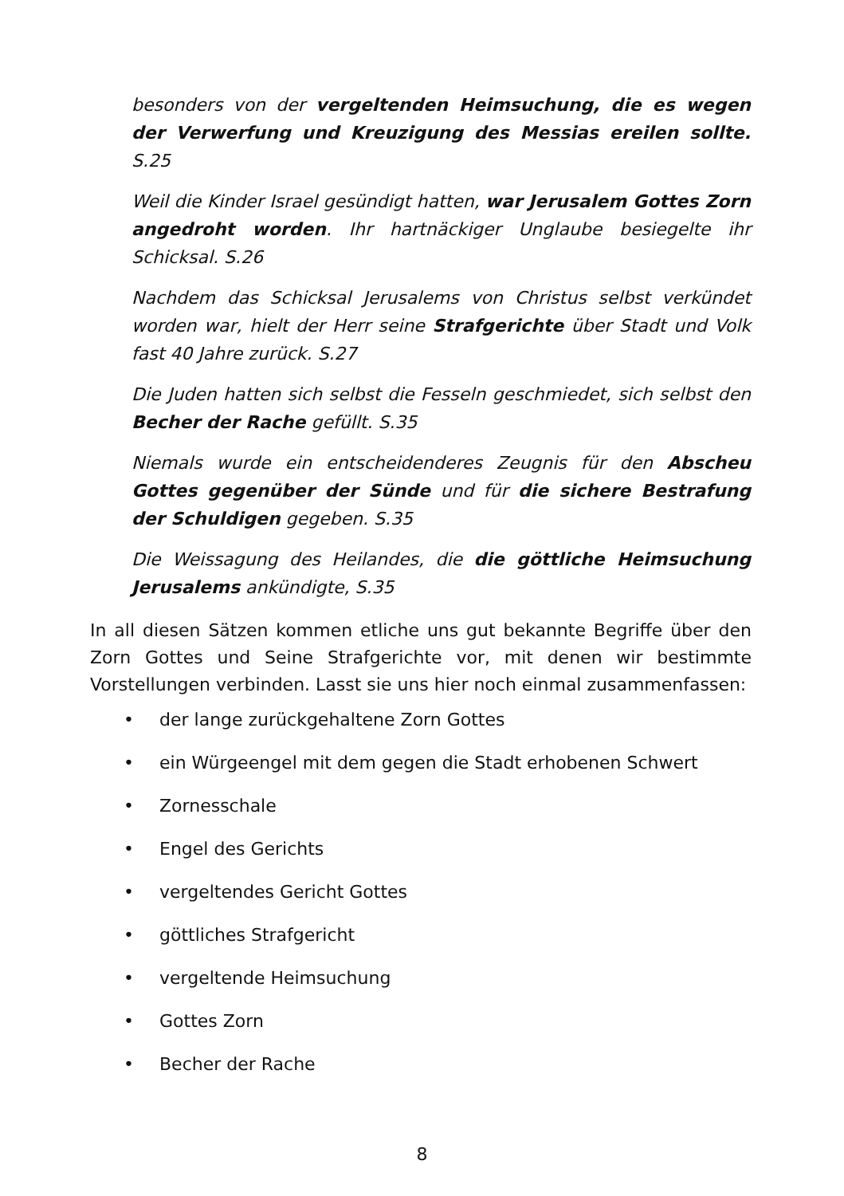besonders von der vergeltenden Heimsuchung, die es wegen der Verwerfung und Kreuzigung des Messias ereilen sollte. S.25
Weil die Kinder Israel gesündigt hatten, war Jerusalem Gottes Zorn angedroht worden. Ihr hartnäckiger Unglaube besiegelte ihr Schicksal. S.26
Nachdem das Schicksal Jerusalems von Christus selbst verkündet worden war, hielt der Herr seine Strafgerichte über Stadt und Volk fast 40 Jahre zurück. S.27
Die Juden hatten sich selbst die Fesseln geschmiedet, sich selbst den Becher der Rache gefüllt. S.35
Niemals wurde ein entscheidenderes Zeugnis für den Abscheu Gottes gegenüber der Sünde und für die sichere Bestrafung der Schuldigen gegeben. S.35
Die Weissagung des Heilandes, die die göttliche Heimsuchung Jerusalems ankündigte, S.35
In all diesen Sätzen kommen etliche uns gut bekannte Begriffe über den Zorn Gottes und Seine Strafgerichte vor, mit denen wir bestimmte Vorstellungen verbinden. Lasst sie uns hier noch einmal zusammenfassen:
• der lange zurückgehaltene Zorn Gottes
• ein Würgeengel mit dem gegen die Stadt erhobenen Schwert
• Zornesschale
• Engel des Gerichts
• vergeltendes Gericht Gottes
• göttliches Strafgericht
• vergeltende Heimsuchung
• Gottes Zorn
• Becher der Rache
8